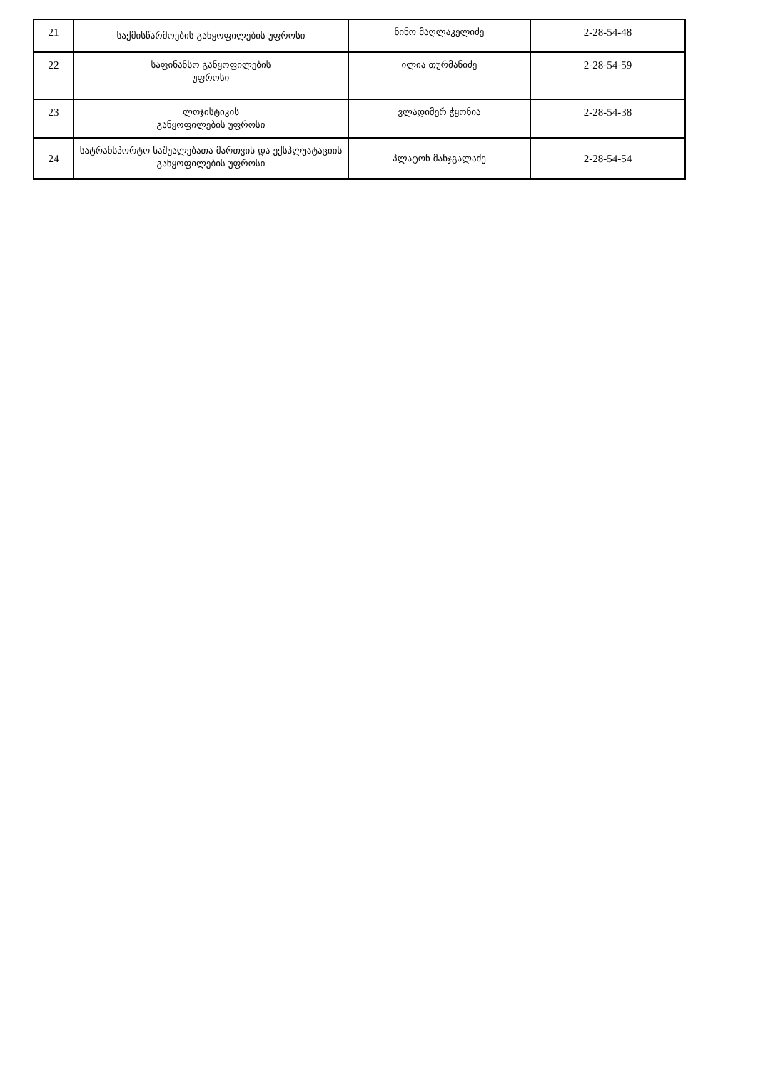| 21 | საქმისწარმოების განყოფილების უფროსი | ნინო მაღლაკელიძე | 2-28-54-48 |
| 22 | საფინანსო განყოფილების უფროსი | ილია თურმანიძე | 2-28-54-59 |
| 23 | ლოჯისტიკის განყოფილების უფროსი | ვლადიმერ ჭყონია | 2-28-54-38 |
| 24 | სატრანსპორტო საშუალებათა მართვის და ექსპლუატაციის განყოფილების უფროსი | პლატონ მანჯგალაძე | 2-28-54-54 |